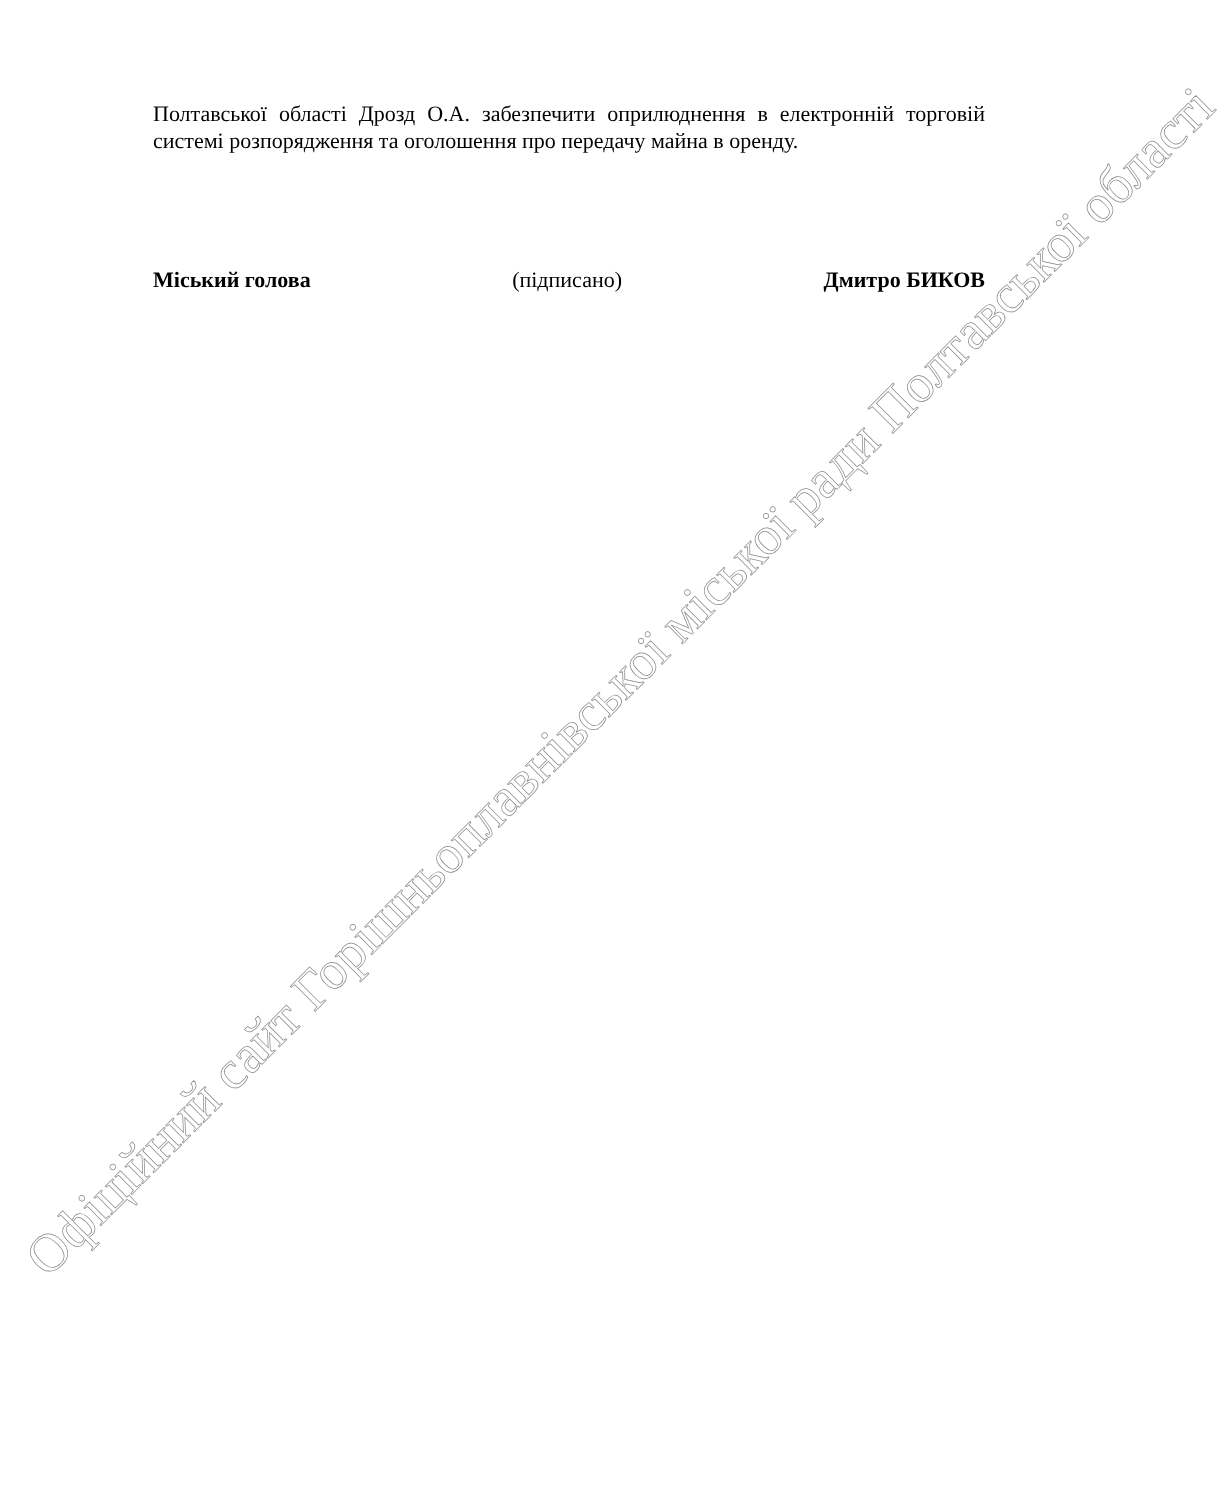Полтавської області Дрозд О.А. забезпечити оприлюднення в електронній торговій системі розпорядження та оголошення про передачу майна в оренду.
Міський голова (підписано) Дмитро БИКОВ
Офіційний сайт Горішньоплавнівської міської ради Полтавської області